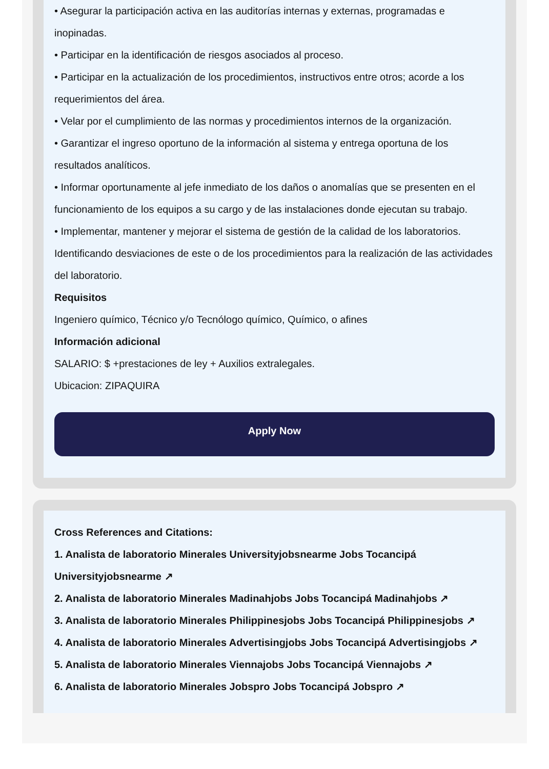• Asegurar la participación activa en las auditorías internas y externas, programadas e inopinadas.
• Participar en la identificación de riesgos asociados al proceso.
• Participar en la actualización de los procedimientos, instructivos entre otros; acorde a los requerimientos del área.
• Velar por el cumplimiento de las normas y procedimientos internos de la organización.
• Garantizar el ingreso oportuno de la información al sistema y entrega oportuna de los resultados analíticos.
• Informar oportunamente al jefe inmediato de los daños o anomalías que se presenten en el funcionamiento de los equipos a su cargo y de las instalaciones donde ejecutan su trabajo.
• Implementar, mantener y mejorar el sistema de gestión de la calidad de los laboratorios. Identificando desviaciones de este o de los procedimientos para la realización de las actividades del laboratorio.
Requisitos
Ingeniero químico, Técnico y/o Tecnólogo químico, Químico, o afines
Información adicional
SALARIO: $ +prestaciones de ley + Auxilios extralegales.
Ubicacion: ZIPAQUIRA
Apply Now
Cross References and Citations:
1. Analista de laboratorio Minerales Universityjobsnearme Jobs Tocancipá Universityjobsnearme ↗
2. Analista de laboratorio Minerales Madinahjobs Jobs Tocancipá Madinahjobs ↗
3. Analista de laboratorio Minerales Philippinesjobs Jobs Tocancipá Philippinesjobs ↗
4. Analista de laboratorio Minerales Advertisingjobs Jobs Tocancipá Advertisingjobs ↗
5. Analista de laboratorio Minerales Viennajobs Jobs Tocancipá Viennajobs ↗
6. Analista de laboratorio Minerales Jobspro Jobs Tocancipá Jobspro ↗